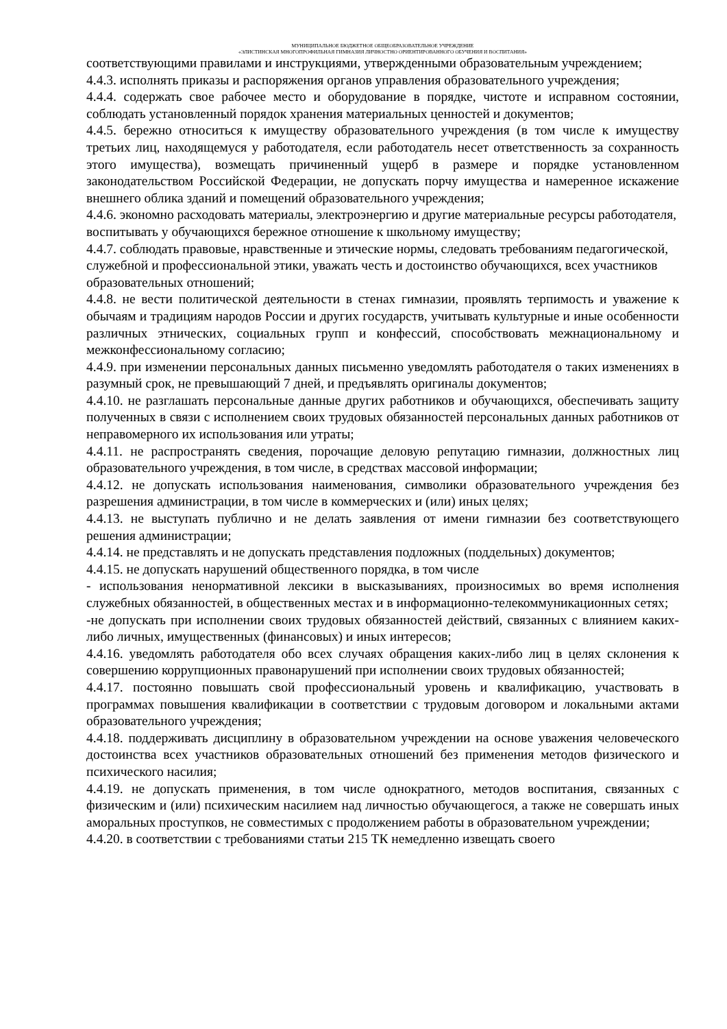МУНИЦИПАЛЬНОЕ БЮДЖЕТНОЕ ОБЩЕОБРАЗОВАТЕЛЬНОЕ УЧРЕЖДЕНИЕ
«ЭЛИСТИНСКАЯ МНОГОПРОФИЛЬНАЯ ГИМНАЗИЯ ЛИЧНОСТНО ОРИЕНТИРОВАННОГО ОБУЧЕНИЯ И ВОСПИТАНИЯ»
соответствующими правилами и инструкциями, утвержденными образовательным учреждением;
4.4.3. исполнять приказы и распоряжения органов управления образовательного учреждения;
4.4.4. содержать свое рабочее место и оборудование в порядке, чистоте и исправном состоянии, соблюдать установленный порядок хранения материальных ценностей и документов;
4.4.5. бережно относиться к имуществу образовательного учреждения (в том числе к имуществу третьих лиц, находящемуся у работодателя, если работодатель несет ответственность за сохранность этого имущества), возмещать причиненный ущерб в размере и порядке установленном законодательством Российской Федерации, не допускать порчу имущества и намеренное искажение внешнего облика зданий и помещений образовательного учреждения;
4.4.6. экономно расходовать материалы, электроэнергию и другие материальные ресурсы работодателя, воспитывать у обучающихся бережное отношение к школьному имуществу;
4.4.7. соблюдать правовые, нравственные и этические нормы, следовать требованиям педагогической, служебной и профессиональной этики, уважать честь и достоинство обучающихся, всех участников образовательных отношений;
4.4.8. не вести политической деятельности в стенах гимназии, проявлять терпимость и уважение к обычаям и традициям народов России и других государств, учитывать культурные и иные особенности различных этнических, социальных групп и конфессий, способствовать межнациональному и межконфессиональному согласию;
4.4.9. при изменении персональных данных письменно уведомлять работодателя о таких изменениях в разумный срок, не превышающий 7 дней, и предъявлять оригиналы документов;
4.4.10. не разглашать персональные данные других работников и обучающихся, обеспечивать защиту полученных в связи с исполнением своих трудовых обязанностей персональных данных работников от неправомерного их использования или утраты;
4.4.11. не распространять сведения, порочащие деловую репутацию гимназии, должностных лиц образовательного учреждения, в том числе, в средствах массовой информации;
4.4.12. не допускать использования наименования, символики образовательного учреждения без разрешения администрации, в том числе в коммерческих и (или) иных целях;
4.4.13. не выступать публично и не делать заявления от имени гимназии без соответствующего решения администрации;
4.4.14. не представлять и не допускать представления подложных (поддельных) документов;
4.4.15. не допускать нарушений общественного порядка, в том числе
- использования ненормативной лексики в высказываниях, произносимых во время исполнения служебных обязанностей, в общественных местах и в информационно-телекоммуникационных сетях;
-не допускать при исполнении своих трудовых обязанностей действий, связанных с влиянием каких-либо личных, имущественных (финансовых) и иных интересов;
4.4.16. уведомлять работодателя обо всех случаях обращения каких-либо лиц в целях склонения к совершению коррупционных правонарушений при исполнении своих трудовых обязанностей;
4.4.17. постоянно повышать свой профессиональный уровень и квалификацию, участвовать в программах повышения квалификации в соответствии с трудовым договором и локальными актами образовательного учреждения;
4.4.18. поддерживать дисциплину в образовательном учреждении на основе уважения человеческого достоинства всех участников образовательных отношений без применения методов физического и психического насилия;
4.4.19. не допускать применения, в том числе однократного, методов воспитания, связанных с физическим и (или) психическим насилием над личностью обучающегося, а также не совершать иных аморальных проступков, не совместимых с продолжением работы в образовательном учреждении;
4.4.20. в соответствии с требованиями статьи 215 ТК немедленно извещать своего